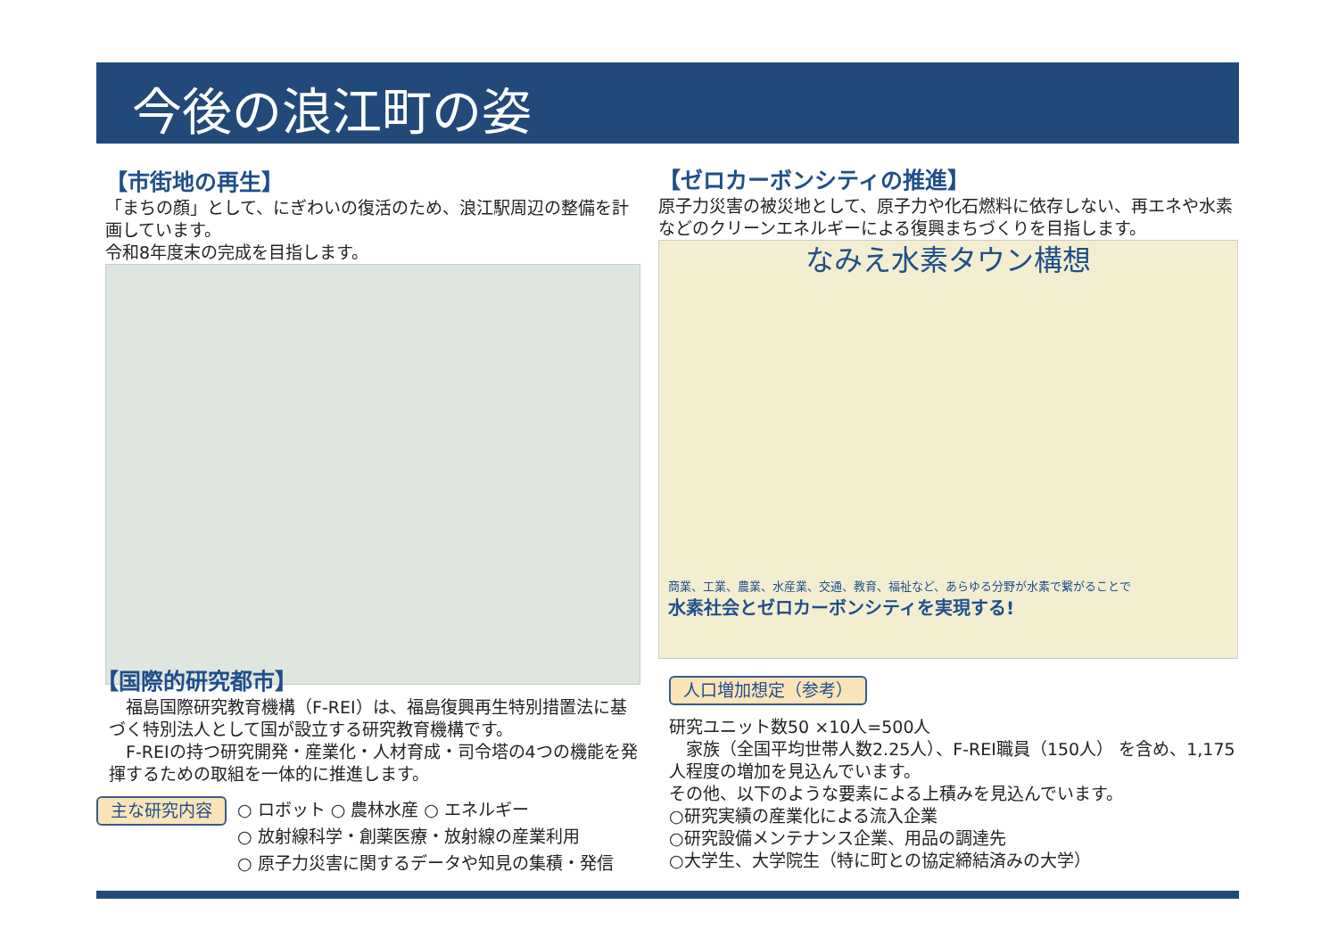今後の浪江町の姿
【市街地の再生】
「まちの顔」として、にぎわいの復活のため、浪江駅周辺の整備を計画しています。
令和8年度末の完成を目指します。
【ゼロカーボンシティの推進】
原子力災害の被災地として、原子力や化石燃料に依存しない、再エネや水素などのクリーンエネルギーによる復興まちづくりを目指します。
なみえ水素タウン構想
商業、工業、農業、水産業、交通、教育、福祉など、あらゆる分野が水素で繋がることで
水素社会とゼロカーボンシティを実現する!
【国際的研究都市】
　福島国際研究教育機構（F-REI）は、福島復興再生特別措置法に基づく特別法人として国が設立する研究教育機構です。
　F-REIの持つ研究開発・産業化・人材育成・司令塔の4つの機能を発揮するための取組を一体的に推進します。
主な研究内容
○ ロボット ○ 農林水産 ○ エネルギー
○ 放射線科学・創薬医療・放射線の産業利用
○ 原子力災害に関するデータや知見の集積・発信
人口増加想定（参考）
研究ユニット数50 ×10人=500人
　家族（全国平均世帯人数2.25人）、F-REI職員（150人） を含め、1,175人程度の増加を見込んでいます。
その他、以下のような要素による上積みを見込んでいます。
○研究実績の産業化による流入企業
○研究設備メンテナンス企業、用品の調達先
○大学生、大学院生（特に町との協定締結済みの大学）